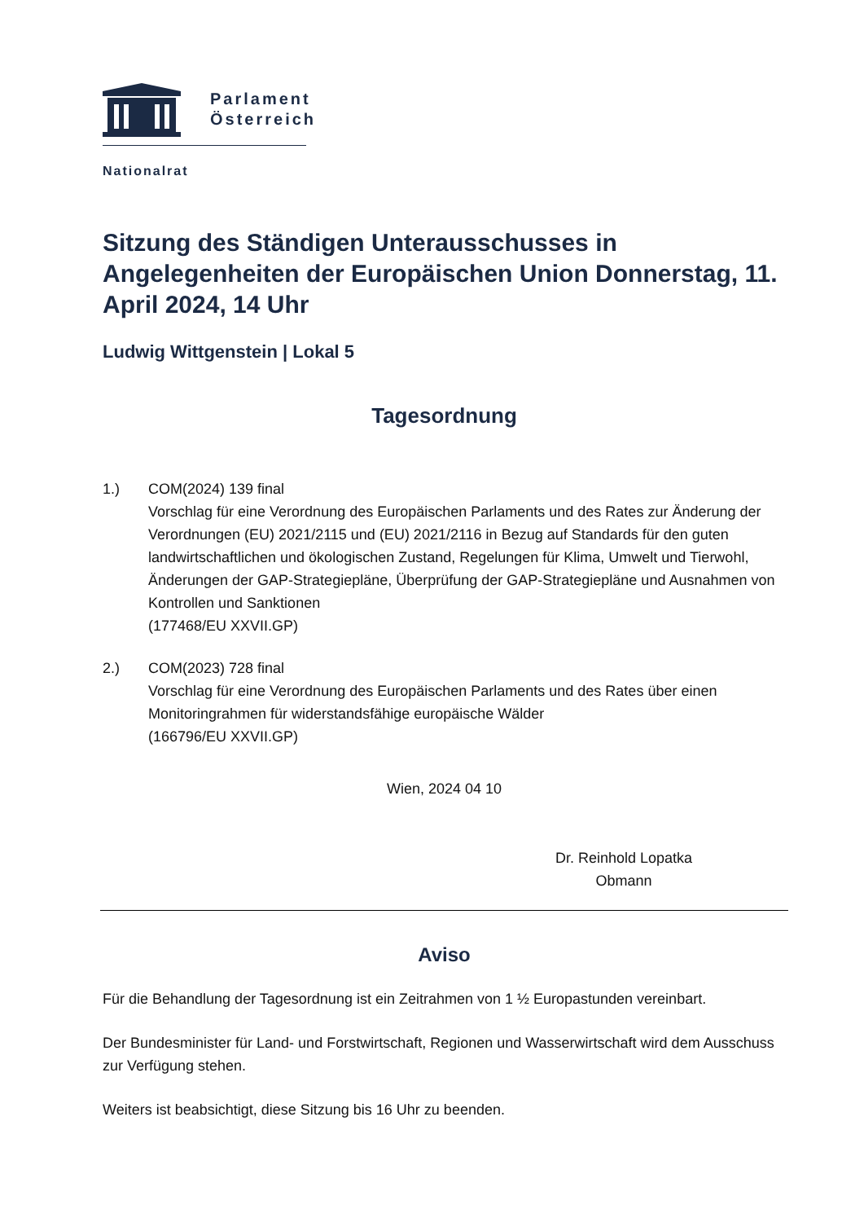Parlament
Österreich
Nationalrat
Sitzung des Ständigen Unterausschusses in Angelegenheiten der Europäischen Union Donnerstag, 11. April 2024, 14 Uhr
Ludwig Wittgenstein | Lokal 5
Tagesordnung
1.) COM(2024) 139 final
Vorschlag für eine Verordnung des Europäischen Parlaments und des Rates zur Änderung der Verordnungen (EU) 2021/2115 und (EU) 2021/2116 in Bezug auf Standards für den guten landwirtschaftlichen und ökologischen Zustand, Regelungen für Klima, Umwelt und Tierwohl, Änderungen der GAP-Strategiepläne, Überprüfung der GAP-Strategiepläne und Ausnahmen von Kontrollen und Sanktionen
(177468/EU XXVII.GP)
2.) COM(2023) 728 final
Vorschlag für eine Verordnung des Europäischen Parlaments und des Rates über einen Monitoringrahmen für widerstandsfähige europäische Wälder
(166796/EU XXVII.GP)
Wien, 2024 04 10
Dr. Reinhold Lopatka
Obmann
Aviso
Für die Behandlung der Tagesordnung ist ein Zeitrahmen von 1 ½ Europastunden vereinbart.
Der Bundesminister für Land- und Forstwirtschaft, Regionen und Wasserwirtschaft wird dem Ausschuss zur Verfügung stehen.
Weiters ist beabsichtigt, diese Sitzung bis 16 Uhr zu beenden.